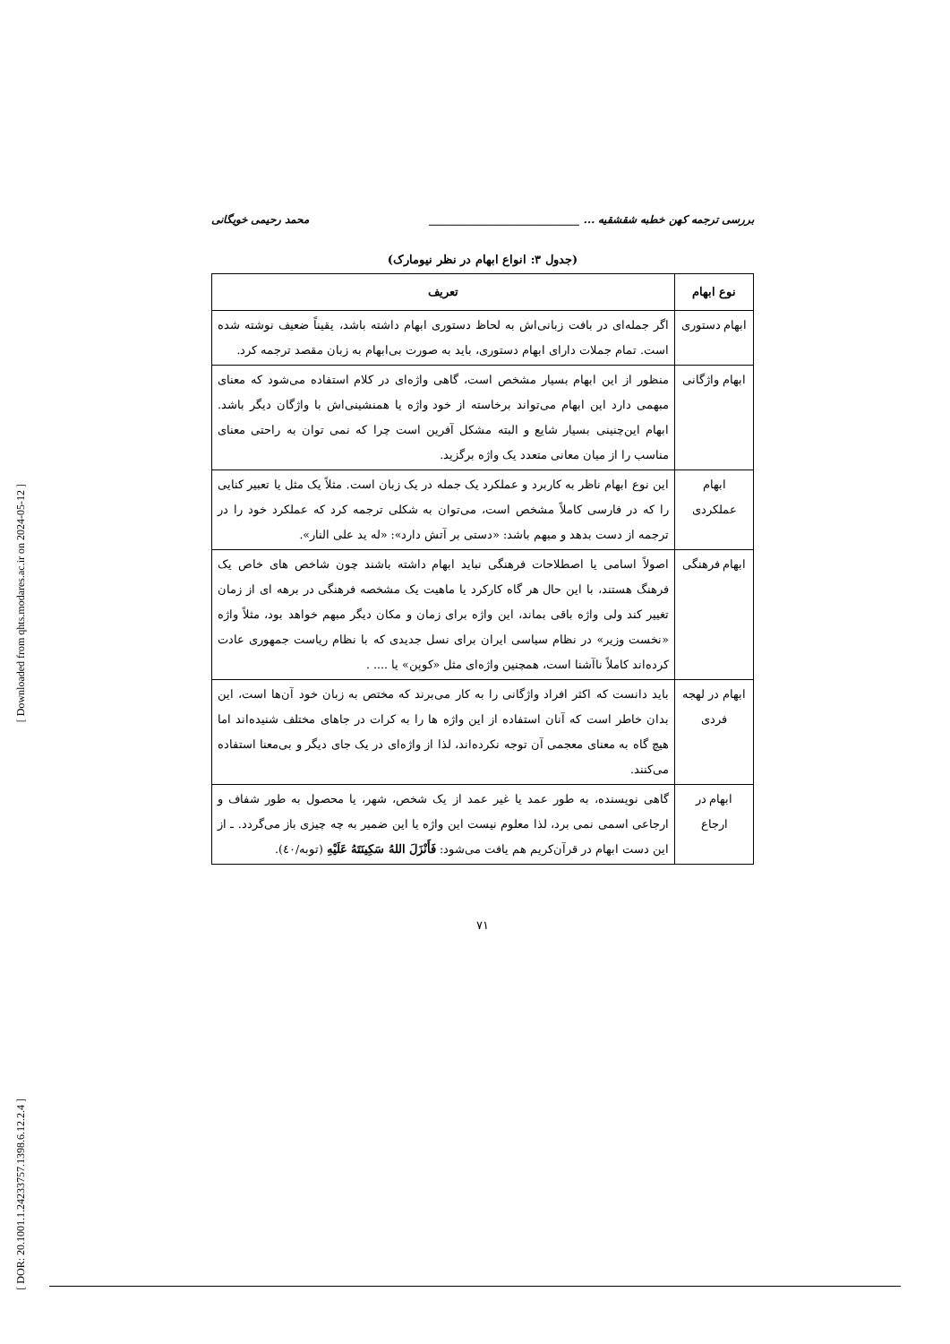[ Downloaded from qhts.modares.ac.ir on 2024-05-12 ]
[ DOR: 20.1001.1.24233757.1398.6.12.2.4 ]
بررسی ترجمه کهن خطبه شقشقیه ... ____________________________ محمد رحیمی خویگانی
(جدول ۳: انواع ابهام در نظر نیومارک)
| نوع ابهام | تعریف |
| --- | --- |
| ابهام دستوری | اگر جمله‌ای در بافت زبانی‌اش به لحاظ دستوری ابهام داشته باشد، یقیناً ضعیف نوشته شده است. تمام جملات دارای ابهام دستوری، باید به صورت بی‌ابهام به زبان مقصد ترجمه کرد. |
| ابهام واژگانی | منظور از این ابهام بسیار مشخص است، گاهی واژه‌ای در کلام استفاده می‌شود که معنای مبهمی دارد این ابهام می‌تواند برخاسته از خود واژه یا همنشینی‌اش با واژگان دیگر باشد. ابهام این‌چنینی بسیار شایع و البته مشکل آفرین است چرا که نمی توان به راحتی معنای مناسب را از میان معانی متعدد یک واژه برگزید. |
| ابهام عملکردی | این نوع ابهام ناظر به کاربرد و عملکرد یک جمله در یک زبان است. مثلاً یک مثل یا تعبیر کنایی را که در فارسی کاملاً مشخص است، می‌توان به شکلی ترجمه کرد که عملکرد خود را در ترجمه از دست بدهد و مبهم باشد: «دستی بر آتش دارد»: «له ید علی النار». |
| ابهام فرهنگی | اصولاً اسامی یا اصطلاحات فرهنگی نباید ابهام داشته باشند چون شاخص های خاص یک فرهنگ هستند، با این حال هر گاه کارکرد یا ماهیت یک مشخصه فرهنگی در برهه ای از زمان تغییر کند ولی واژه باقی بماند، این واژه برای زمان و مکان دیگر مبهم خواهد بود، مثلاً واژه «نخست وزیر» در نظام سیاسی ایران برای نسل جدیدی که با نظام ریاست جمهوری عادت کرده‌اند کاملاً ناآشنا است، همچنین واژه‌ای مثل «کوپن» یا .... . |
| ابهام در لهجه فردی | باید دانست که اکثر افراد واژگانی را به کار می‌برند که مختص به زبان خود آن‌ها است، این بدان خاطر است که آنان استفاده از این واژه ها را به کرات در جاهای مختلف شنیده‌اند اما هیچ گاه به معنای معجمی آن توجه نکرده‌اند، لذا از واژه‌ای در یک جای دیگر و بی‌معنا استفاده می‌کنند. |
| ابهام در ارجاع | گاهی نویسنده، به طور عمد یا غیر عمد از یک شخص، شهر، یا محصول به طور شفاف و ارجاعی اسمی نمی برد، لذا معلوم نیست این واژه یا این ضمیر به چه چیزی باز می‌گردد. ـ از این دست ابهام در قرآن‌کریم هم یافت می‌شود: فَأَنْزَلَ اللهُ سَكِينَتَهُ عَلَيْهِ (توبه/٤٠). |
۷۱